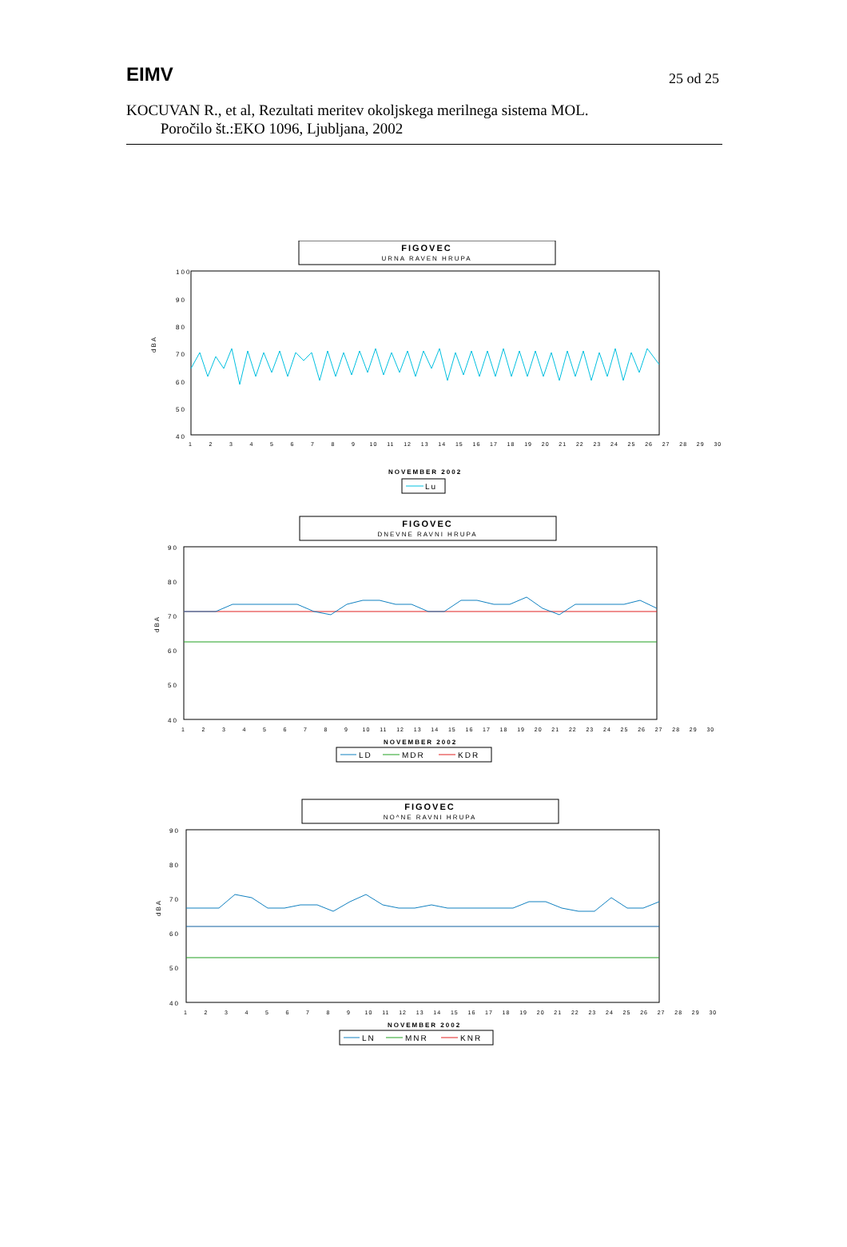EIMV
25 od 25
KOCUVAN R., et al, Rezultati meritev okoljskega merilnega sistema MOL.
Poročilo št.:EKO 1096, Ljubljana, 2002
FIGOVEC
URNA RAVEN HRUPA
100
90
80
70
60
50
40
dBA
NOVEMBER 2002
Lu
FIGOVEC
DNEVNE RAVNI HRUPA
90
80
70
60
50
40
dBA
NOVEMBER 2002
LD
MDR
KDR
FIGOVEC
NO^NE RAVNI HRUPA
90
80
70
60
50
40
dBA
NOVEMBER 2002
LN
MNR
KNR
1 2 3 4 5 6 7 8 9 10 11 12 13 14 15 16 17 18 19 20 21 22 23 24 25 26 27 28 29 30
1 2 3 4 5 6 7 8 9 10 11 12 13 14 15 16 17 18 19 20 21 22 23 24 25 26 27 28 29 30
1 2 3 4 5 6 7 8 9 10 11 12 13 14 15 16 17 18 19 20 21 22 23 24 25 26 27 28 29 30